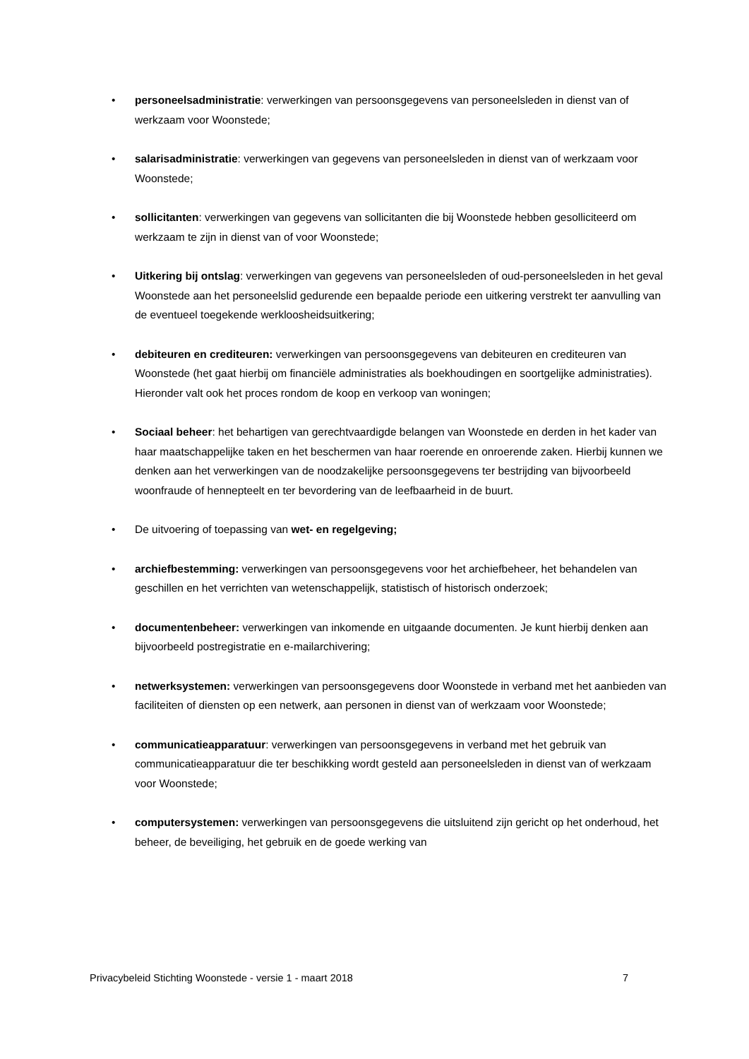• personeelsadministratie: verwerkingen van persoonsgegevens van personeelsleden in dienst van of werkzaam voor Woonstede;
• salarisadministratie: verwerkingen van gegevens van personeelsleden in dienst van of werkzaam voor Woonstede;
• sollicitanten: verwerkingen van gegevens van sollicitanten die bij Woonstede hebben gesolliciteerd om werkzaam te zijn in dienst van of voor Woonstede;
• Uitkering bij ontslag: verwerkingen van gegevens van personeelsleden of oud-personeelsleden in het geval Woonstede aan het personeelslid gedurende een bepaalde periode een uitkering verstrekt ter aanvulling van de eventueel toegekende werkloosheidsuitkering;
• debiteuren en crediteuren: verwerkingen van persoonsgegevens van debiteuren en crediteuren van Woonstede (het gaat hierbij om financiële administraties als boekhoudingen en soortgelijke administraties). Hieronder valt ook het proces rondom de koop en verkoop van woningen;
• Sociaal beheer: het behartigen van gerechtvaardigde belangen van Woonstede en derden in het kader van haar maatschappelijke taken en het beschermen van haar roerende en onroerende zaken. Hierbij kunnen we denken aan het verwerkingen van de noodzakelijke persoonsgegevens ter bestrijding van bijvoorbeeld woonfraude of hennepteelt en ter bevordering van de leefbaarheid in de buurt.
• De uitvoering of toepassing van wet- en regelgeving;
• archiefbestemming: verwerkingen van persoonsgegevens voor het archiefbeheer, het behandelen van geschillen en het verrichten van wetenschappelijk, statistisch of historisch onderzoek;
• documentenbeheer: verwerkingen van inkomende en uitgaande documenten. Je kunt hierbij denken aan bijvoorbeeld postregistratie en e-mailarchivering;
• netwerksystemen: verwerkingen van persoonsgegevens door Woonstede in verband met het aanbieden van faciliteiten of diensten op een netwerk, aan personen in dienst van of werkzaam voor Woonstede;
• communicatieapparatuur: verwerkingen van persoonsgegevens in verband met het gebruik van communicatieapparatuur die ter beschikking wordt gesteld aan personeelsleden in dienst van of werkzaam voor Woonstede;
• computersystemen: verwerkingen van persoonsgegevens die uitsluitend zijn gericht op het onderhoud, het beheer, de beveiliging, het gebruik en de goede werking van
Privacybeleid Stichting Woonstede - versie 1 - maart 2018 7